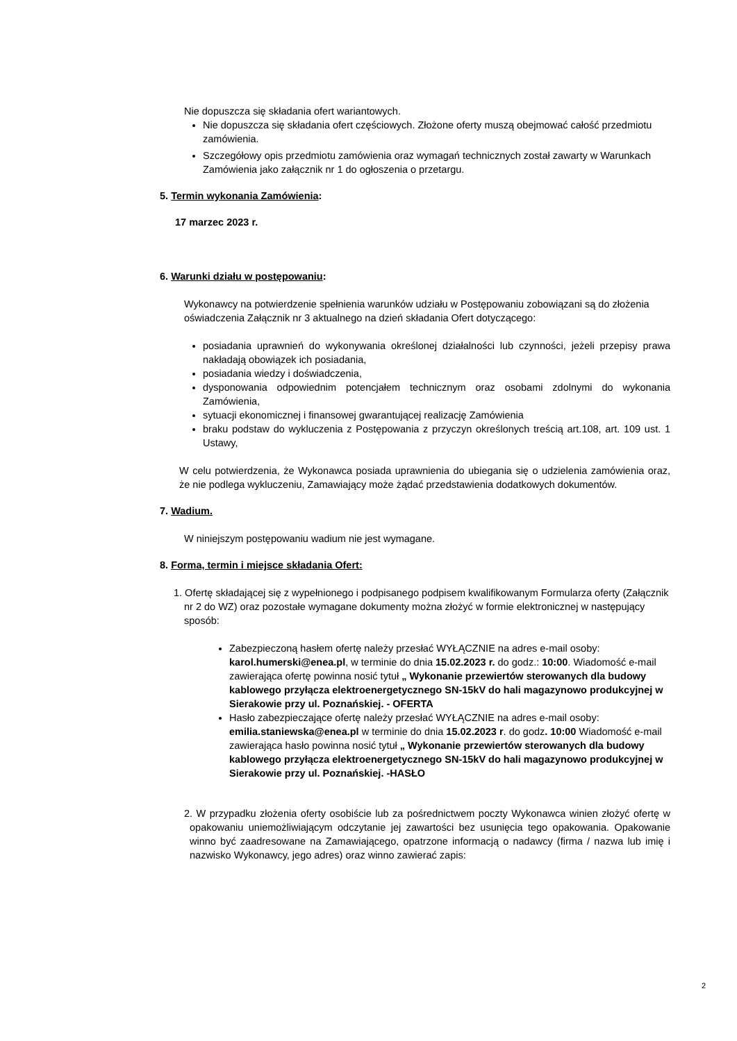Nie dopuszcza się składania ofert wariantowych.
Nie dopuszcza się składania ofert częściowych. Złożone oferty muszą obejmować całość przedmiotu zamówienia.
Szczegółowy opis przedmiotu zamówienia oraz wymagań technicznych został zawarty w Warunkach Zamówienia jako załącznik nr 1 do ogłoszenia o przetargu.
5. Termin wykonania Zamówienia:
17 marzec 2023 r.
6. Warunki działu w postępowaniu:
Wykonawcy na potwierdzenie spełnienia warunków udziału w Postępowaniu zobowiązani są do złożenia oświadczenia Załącznik nr 3 aktualnego na dzień składania Ofert dotyczącego:
posiadania uprawnień do wykonywania określonej działalności lub czynności, jeżeli przepisy prawa nakładają obowiązek ich posiadania,
posiadania wiedzy i doświadczenia,
dysponowania odpowiednim potencjałem technicznym oraz osobami zdolnymi do wykonania Zamówienia,
sytuacji ekonomicznej i finansowej gwarantującej realizację Zamówienia
braku podstaw do wykluczenia z Postępowania z przyczyn określonych treścią art.108, art. 109 ust. 1 Ustawy,
W celu potwierdzenia, że Wykonawca posiada uprawnienia do ubiegania się o udzielenia zamówienia oraz, że nie podlega wykluczeniu, Zamawiający może żądać przedstawienia dodatkowych dokumentów.
7. Wadium.
W niniejszym postępowaniu wadium nie jest wymagane.
8. Forma, termin i miejsce składania Ofert:
1. Ofertę składającej się z wypełnionego i podpisanego podpisem kwalifikowanym Formularza oferty (Załącznik nr 2 do WZ) oraz pozostałe wymagane dokumenty można złożyć w formie elektronicznej w następujący sposób:
Zabezpieczoną hasłem ofertę należy przesłać WYŁĄCZNIE na adres e-mail osoby: karol.humerski@enea.pl, w terminie do dnia 15.02.2023 r. do godz.: 10:00. Wiadomość e-mail zawierająca ofertę powinna nosić tytuł „ Wykonanie przewiertów sterowanych dla budowy kablowego przyłącza elektroenergetycznego SN-15kV do hali magazynowo produkcyjnej w Sierakowie przy ul. Poznańskiej. - OFERTA
Hasło zabezpieczające ofertę należy przesłać WYŁĄCZNIE na adres e-mail osoby: emilia.staniewska@enea.pl w terminie do dnia 15.02.2023 r. do godz. 10:00 Wiadomość e-mail zawierająca hasło powinna nosić tytuł „ Wykonanie przewiertów sterowanych dla budowy kablowego przyłącza elektroenergetycznego SN-15kV do hali magazynowo produkcyjnej w Sierakowie przy ul. Poznańskiej. -HASŁO
2. W przypadku złożenia oferty osobiście lub za pośrednictwem poczty Wykonawca winien złożyć ofertę w opakowaniu uniemożliwiającym odczytanie jej zawartości bez usunięcia tego opakowania. Opakowanie winno być zaadresowane na Zamawiającego, opatrzone informacją o nadawcy (firma / nazwa lub imię i nazwisko Wykonawcy, jego adres) oraz winno zawierać zapis:
2